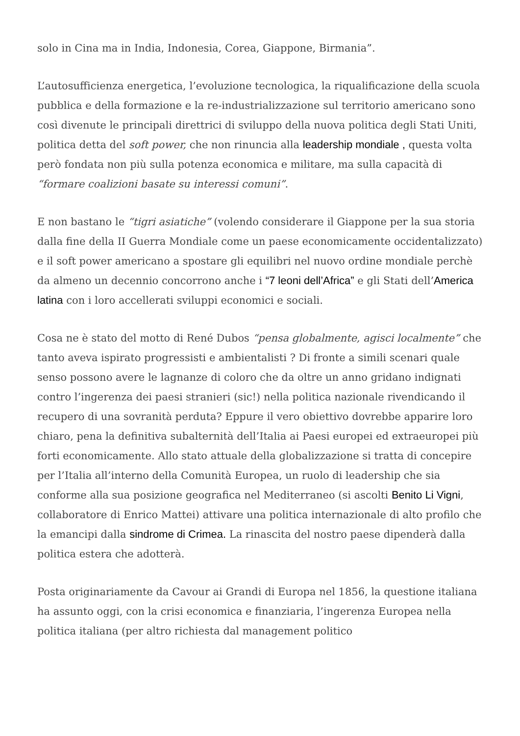solo in Cina ma in India, Indonesia, Corea, Giappone, Birmania”.
L’autosufficienza energetica, l’evoluzione tecnologica, la riqualificazione della scuola pubblica e della formazione e la re-industrializzazione sul territorio americano sono così divenute le principali direttrici di sviluppo della nuova politica degli Stati Uniti, politica detta del soft power, che non rinuncia alla leadership mondiale , questa volta però fondata non più sulla potenza economica e militare, ma sulla capacità di “formare coalizioni basate su interessi comuni”.
E non bastano le “tigri asiatiche” (volendo considerare il Giappone per la sua storia dalla fine della II Guerra Mondiale come un paese economicamente occidentalizzato) e il soft power americano a spostare gli equilibri nel nuovo ordine mondiale perchè da almeno un decennio concorrono anche i “7 leoni dell’Africa” e gli Stati dell’America latina con i loro accellerati sviluppi economici e sociali.
Cosa ne è stato del motto di René Dubos “pensa globalmente, agisci localmente” che tanto aveva ispirato progressisti e ambientalisti ? Di fronte a simili scenari quale senso possono avere le lagnanze di coloro che da oltre un anno gridano indignati contro l’ingerenza dei paesi stranieri (sic!) nella politica nazionale rivendicando il recupero di una sovranità perduta? Eppure il vero obiettivo dovrebbe apparire loro chiaro, pena la definitiva subalternità dell’Italia ai Paesi europei ed extraeuropei più forti economicamente. Allo stato attuale della globalizzazione si tratta di concepire per l’Italia all’interno della Comunità Europea, un ruolo di leadership che sia conforme alla sua posizione geografica nel Mediterraneo (si ascolti Benito Li Vigni, collaboratore di Enrico Mattei) attivare una politica internazionale di alto profilo che la emancipi dalla sindrome di Crimea. La rinascita del nostro paese dipenderà dalla politica estera che adotterà.
Posta originariamente da Cavour ai Grandi di Europa nel 1856, la questione italiana ha assunto oggi, con la crisi economica e finanziaria, l’ingerenza Europea nella politica italiana (per altro richiesta dal management politico